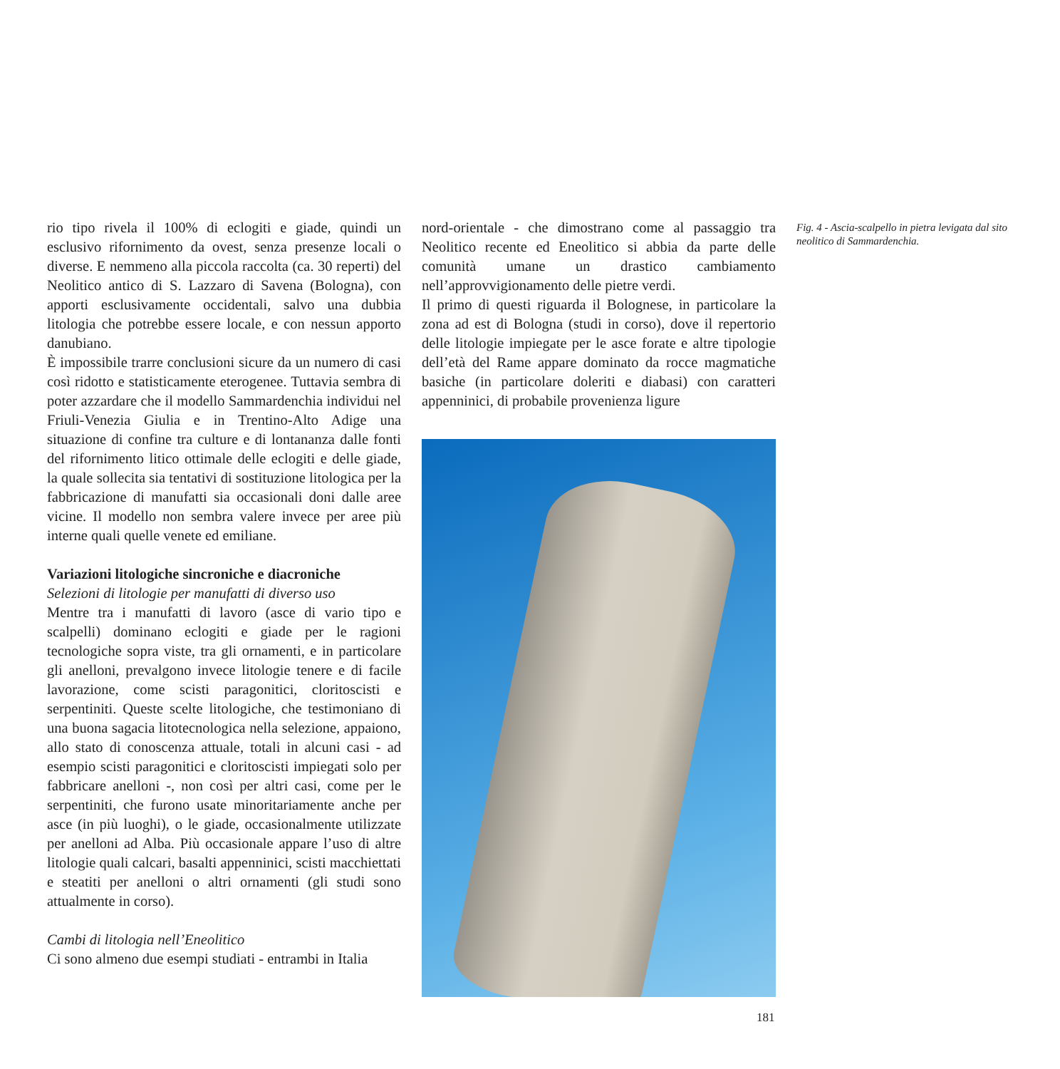rio tipo rivela il 100% di eclogiti e giade, quindi un esclusivo rifornimento da ovest, senza presenze locali o diverse. E nemmeno alla piccola raccolta (ca. 30 reperti) del Neolitico antico di S. Lazzaro di Savena (Bologna), con apporti esclusivamente occidentali, salvo una dubbia litologia che potrebbe essere locale, e con nessun apporto danubiano.
È impossibile trarre conclusioni sicure da un numero di casi così ridotto e statisticamente eterogenee. Tuttavia sembra di poter azzardare che il modello Sammardenchia individui nel Friuli-Venezia Giulia e in Trentino-Alto Adige una situazione di confine tra culture e di lontananza dalle fonti del rifornimento litico ottimale delle eclogiti e delle giade, la quale sollecita sia tentativi di sostituzione litologica per la fabbricazione di manufatti sia occasionali doni dalle aree vicine. Il modello non sembra valere invece per aree più interne quali quelle venete ed emiliane.
Variazioni litologiche sincroniche e diacroniche
Selezioni di litologie per manufatti di diverso uso
Mentre tra i manufatti di lavoro (asce di vario tipo e scalpelli) dominano eclogiti e giade per le ragioni tecnologiche sopra viste, tra gli ornamenti, e in particolare gli anelloni, prevalgono invece litologie tenere e di facile lavorazione, come scisti paragonitici, cloritoscisti e serpentiniti. Queste scelte litologiche, che testimoniano di una buona sagacia litotecnologica nella selezione, appaiono, allo stato di conoscenza attuale, totali in alcuni casi - ad esempio scisti paragonitici e cloritoscisti impiegati solo per fabbricare anelloni -, non così per altri casi, come per le serpentiniti, che furono usate minoritariamente anche per asce (in più luoghi), o le giade, occasionalmente utilizzate per anelloni ad Alba. Più occasionale appare l’uso di altre litologie quali calcari, basalti appenninici, scisti macchiettati e steatiti per anelloni o altri ornamenti (gli studi sono attualmente in corso).
Cambi di litologia nell’Eneolitico
Ci sono almeno due esempi studiati - entrambi in Italia
nord-orientale - che dimostrano come al passaggio tra Neolitico recente ed Eneolitico si abbia da parte delle comunità umane un drastico cambiamento nell’approvvigionamento delle pietre verdi.
Il primo di questi riguarda il Bolognese, in particolare la zona ad est di Bologna (studi in corso), dove il repertorio delle litologie impiegate per le asce forate e altre tipologie dell’età del Rame appare dominato da rocce magmatiche basiche (in particolare doleriti e diabasi) con caratteri appenninici, di probabile provenienza ligure
Fig. 4 - Ascia-scalpello in pietra levigata dal sito neolitico di Sammardenchia.
181